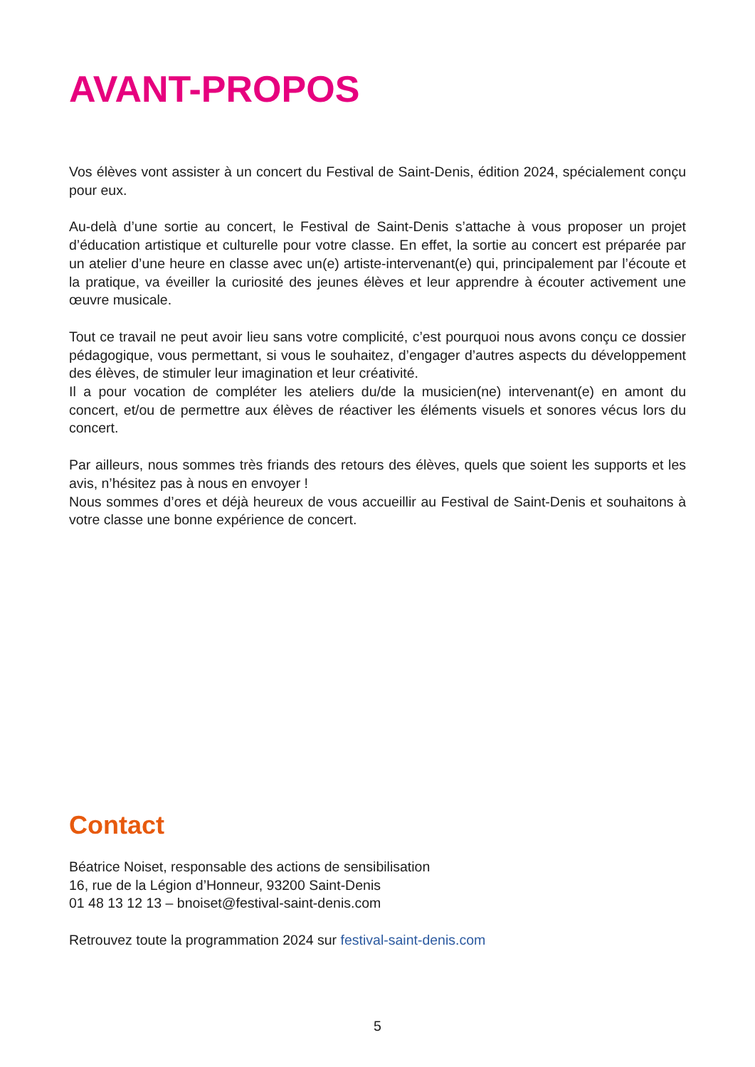AVANT-PROPOS
Vos élèves vont assister à un concert du Festival de Saint-Denis, édition 2024, spécialement conçu pour eux.
Au-delà d’une sortie au concert, le Festival de Saint-Denis s’attache à vous proposer un projet d’éducation artistique et culturelle pour votre classe. En effet, la sortie au concert est préparée par un atelier d’une heure en classe avec un(e) artiste-intervenant(e) qui, principalement par l’écoute et la pratique, va éveiller la curiosité des jeunes élèves et leur apprendre à écouter activement une œuvre musicale.
Tout ce travail ne peut avoir lieu sans votre complicité, c’est pourquoi nous avons conçu ce dossier pédagogique, vous permettant, si vous le souhaitez, d’engager d’autres aspects du développement des élèves, de stimuler leur imagination et leur créativité.
Il a pour vocation de compléter les ateliers du/de la musicien(ne) intervenant(e) en amont du concert, et/ou de permettre aux élèves de réactiver les éléments visuels et sonores vécus lors du concert.
Par ailleurs, nous sommes très friands des retours des élèves, quels que soient les supports et les avis, n’hésitez pas à nous en envoyer !
Nous sommes d’ores et déjà heureux de vous accueillir au Festival de Saint-Denis et souhaitons à votre classe une bonne expérience de concert.
Contact
Béatrice Noiset, responsable des actions de sensibilisation
16, rue de la Légion d’Honneur, 93200 Saint-Denis
01 48 13 12 13 – bnoiset@festival-saint-denis.com
Retrouvez toute la programmation 2024 sur festival-saint-denis.com
5